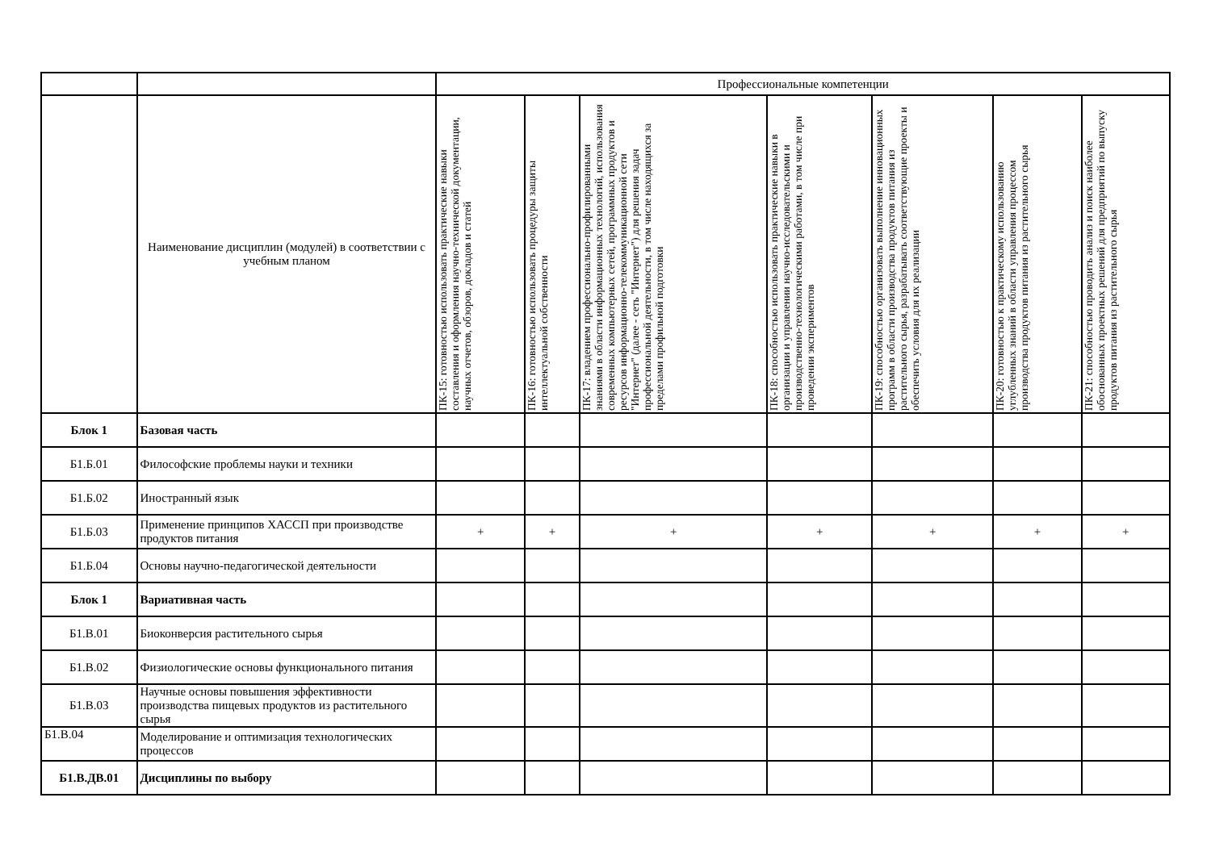| | | Профессиональные компетенции | | | | | | |
| | Наименование дисциплин (модулей) в соответствии с учебным планом | ПК-15: готовностью использовать практические навыки составления и оформления научно-технической документации, научных отчетов, обзоров, докладов и статей | ПК-16: готовностью использовать процедуры защиты интеллектуальной собственности | ПК-17: владением профессионально-профилированными знаниями в области информационных технологий, использования современных компьютерных сетей, программных продуктов и ресурсов информационно-телекоммуникационной сети "Интернет" (далее - сеть "Интернет") для решения задач профессиональной деятельности, в том числе находящихся за пределами профильной подготовки | ПК-18: способностью использовать практические навыки в организации и управлении научно-исследовательскими и производственно-технологическими работами, в том числе при проведении экспериментов | ПК-19: способностью организовать выполнение инновационных программ в области производства продуктов питания из растительного сырья, разрабатывать соответствующие проекты и обеспечить условия для их реализации | ПК-20: готовностью к практическому использованию углубленных знаний в области управления процессом производства продуктов питания из растительного сырья | ПК-21: способностью проводить анализ и поиск наиболее обоснованных проектных решений для предприятий по выпуску продуктов питания из растительного сырья |
| Блок 1 | Базовая часть | | | | | | | |
| Б1.Б.01 | Философские проблемы науки и техники | | | | | | | |
| Б1.Б.02 | Иностранный язык | | | | | | | |
| Б1.Б.03 | Применение принципов ХАССП при производстве продуктов питания | + | + | + | + | + | + | + |
| Б1.Б.04 | Основы научно-педагогической деятельности | | | | | | | |
| Блок 1 | Вариативная часть | | | | | | | |
| Б1.В.01 | Биоконверсия растительного сырья | | | | | | | |
| Б1.В.02 | Физиологические основы функционального питания | | | | | | | |
| Б1.В.03 | Научные основы повышения эффективности производства пищевых продуктов из растительного сырья | | | | | | | |
| Б1.В.04 | Моделирование и оптимизация технологических процессов | | | | | | | |
| Б1.В.ДВ.01 | Дисциплины по выбору | | | | | | | |